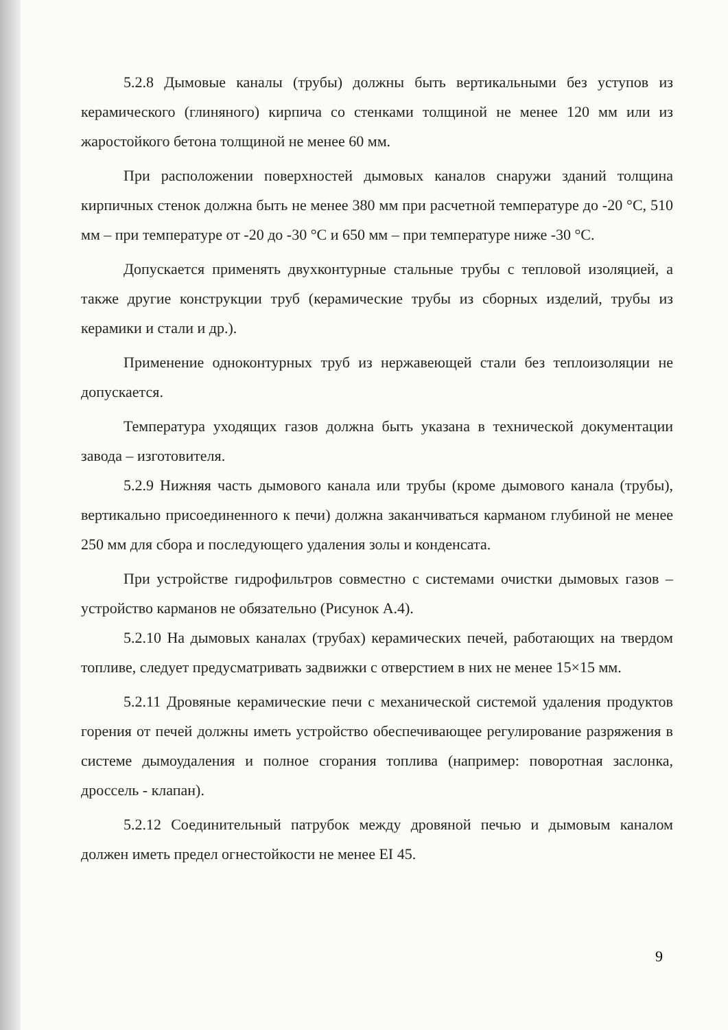5.2.8 Дымовые каналы (трубы) должны быть вертикальными без уступов из керамического (глиняного) кирпича со стенками толщиной не менее 120 мм или из жаростойкого бетона толщиной не менее 60 мм.
При расположении поверхностей дымовых каналов снаружи зданий толщина кирпичных стенок должна быть не менее 380 мм при расчетной температуре до -20 °С, 510 мм – при температуре от -20 до -30 °С и 650 мм – при температуре ниже -30 °С.
Допускается применять двухконтурные стальные трубы с тепловой изоляцией, а также другие конструкции труб (керамические трубы из сборных изделий, трубы из керамики и стали и др.).
Применение одноконтурных труб из нержавеющей стали без теплоизоляции не допускается.
Температура уходящих газов должна быть указана в технической документации завода – изготовителя.
5.2.9 Нижняя часть дымового канала или трубы (кроме дымового канала (трубы), вертикально присоединенного к печи) должна заканчиваться карманом глубиной не менее 250 мм для сбора и последующего удаления золы и конденсата.
При устройстве гидрофильтров совместно с системами очистки дымовых газов – устройство карманов не обязательно (Рисунок А.4).
5.2.10 На дымовых каналах (трубах) керамических печей, работающих на твердом топливе, следует предусматривать задвижки с отверстием в них не менее 15×15 мм.
5.2.11 Дровяные керамические печи с механической системой удаления продуктов горения от печей должны иметь устройство обеспечивающее регулирование разряжения в системе дымоудаления и полное сгорания топлива (например: поворотная заслонка, дроссель - клапан).
5.2.12 Соединительный патрубок между дровяной печью и дымовым каналом должен иметь предел огнестойкости не менее EI 45.
9